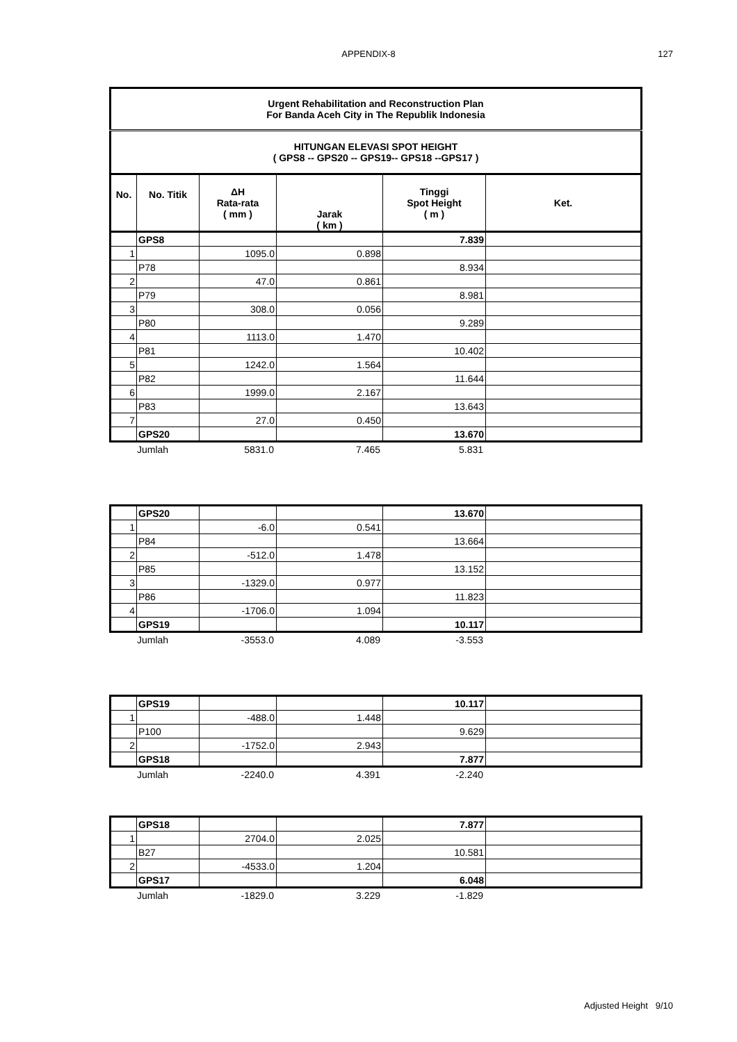APPENDIX-8 127
| Urgent Rehabilitation and Reconstruction Plan For Banda Aceh City in The Republik Indonesia | | | | | |
| --- | --- | --- | --- | --- | --- |
| HITUNGAN ELEVASI SPOT HEIGHT ( GPS8 -- GPS20 -- GPS19-- GPS18 --GPS17 ) | | | | | |
| No. | No. Titik | ΔH Rata-rata ( mm ) | Jarak ( km ) | Tinggi Spot Height ( m ) | Ket. |
| | GPS8 | | | 7.839 | |
| 1 | | 1095.0 | 0.898 | | |
| | P78 | | | 8.934 | |
| 2 | | 47.0 | 0.861 | | |
| | P79 | | | 8.981 | |
| 3 | | 308.0 | 0.056 | | |
| | P80 | | | 9.289 | |
| 4 | | 1113.0 | 1.470 | | |
| | P81 | | | 10.402 | |
| 5 | | 1242.0 | 1.564 | | |
| | P82 | | | 11.644 | |
| 6 | | 1999.0 | 2.167 | | |
| | P83 | | | 13.643 | |
| 7 | | 27.0 | 0.450 | | |
| | GPS20 | | | 13.670 | |
| | Jumlah | 5831.0 | 7.465 | 5.831 | |
| | GPS20 | | | 13.670 | |
| 1 | | -6.0 | 0.541 | | |
| | P84 | | | 13.664 | |
| 2 | | -512.0 | 1.478 | | |
| | P85 | | | 13.152 | |
| 3 | | -1329.0 | 0.977 | | |
| | P86 | | | 11.823 | |
| 4 | | -1706.0 | 1.094 | | |
| | GPS19 | | | 10.117 | |
| | Jumlah | -3553.0 | 4.089 | -3.553 | |
| | GPS19 | | | 10.117 | |
| 1 | | -488.0 | 1.448 | | |
| | P100 | | | 9.629 | |
| 2 | | -1752.0 | 2.943 | | |
| | GPS18 | | | 7.877 | |
| | Jumlah | -2240.0 | 4.391 | -2.240 | |
| | GPS18 | | | 7.877 | |
| 1 | | 2704.0 | 2.025 | | |
| | B27 | | | 10.581 | |
| 2 | | -4533.0 | 1.204 | | |
| | GPS17 | | | 6.048 | |
| | Jumlah | -1829.0 | 3.229 | -1.829 | |
Adjusted Height 9/10